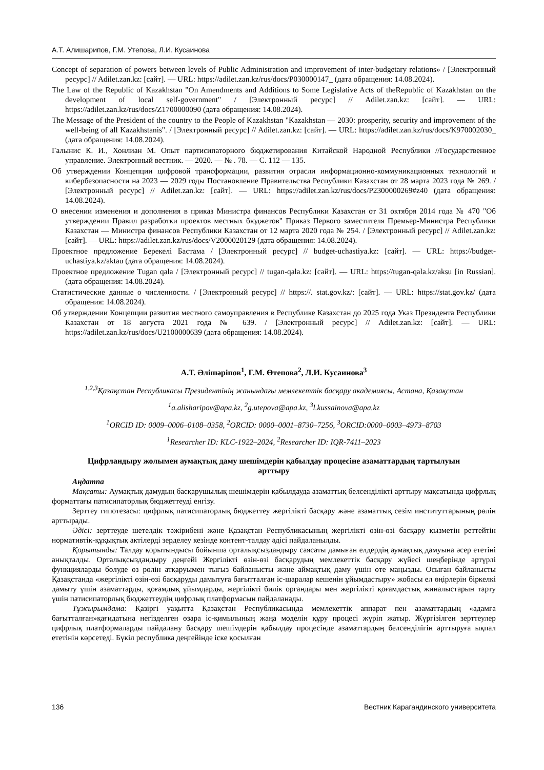А.Т. Алишарипов, Г.М. Утепова, Л.И. Кусаинова
Concept of separation of powers between levels of Public Administration and improvement of inter-budgetary relations» / [Электронный ресурс] // Adilet.zan.kz: [сайт]. — URL: https://adilet.zan.kz/rus/docs/P030000147_ (дата обращения: 14.08.2024).
The Law of the Republic of Kazakhstan "On Amendments and Additions to Some Legislative Acts of theRepublic of Kazakhstan on the development of local self-government" / [Электронный ресурс] // Adilet.zan.kz: [сайт]. — URL: https://adilet.zan.kz/rus/docs/Z1700000090 (дата обращения: 14.08.2024).
The Message of the President of the country to the People of Kazakhstan "Kazakhstan — 2030: prosperity, security and improvement of the well-being of all Kazakhstanis". / [Электронный ресурс] // Adilet.zan.kz: [сайт]. — URL: https://adilet.zan.kz/rus/docs/K970002030_ (дата обращения: 14.08.2024).
Галынис К. И., Хонлиан М. Опыт партисипаторного бюджетирования Китайской Народной Республики //Государственное управление. Электронный вестник. — 2020. — № . 78. — С. 112 — 135.
Об утверждении Концепции цифровой трансформации, развития отрасли информационно-коммуникационных технологий и кибербезопасности на 2023 — 2029 годы Постановление Правительства Республики Казахстан от 28 марта 2023 года № 269. / [Электронный ресурс] // Adilet.zan.kz: [сайт]. — URL: https://adilet.zan.kz/rus/docs/P2300000269#z40 (дата обращения: 14.08.2024).
О внесении изменения и дополнения в приказ Министра финансов Республики Казахстан от 31 октября 2014 года № 470 "Об утверждении Правил разработки проектов местных бюджетов" Приказ Первого заместителя Премьер-Министра Республики Казахстан — Министра финансов Республики Казахстан от 12 марта 2020 года № 254. / [Электронный ресурс] // Adilet.zan.kz: [сайт]. — URL: https://adilet.zan.kz/rus/docs/V2000020129 (дата обращения: 14.08.2024).
Проектное предложение Берекелі Бастама / [Электронный ресурс] // budget-uchastiya.kz: [сайт]. — URL: https://budget-uchastiya.kz/aktau (дата обращения: 14.08.2024).
Проектное предложение Tugan qala / [Электронный ресурс] // tugan-qala.kz: [сайт]. — URL: https://tugan-qala.kz/aksu [in Russian]. (дата обращения: 14.08.2024).
Статистические данные о численности. / [Электронный ресурс] // https://. stat.gov.kz/: [сайт]. — URL: https://stat.gov.kz/ (дата обращения: 14.08.2024).
Об утверждении Концепции развития местного самоуправления в Республике Казахстан до 2025 года Указ Президента Республики Казахстан от 18 августа 2021 года № 639. / [Электронный ресурс] // Adilet.zan.kz: [сайт]. — URL: https://adilet.zan.kz/rus/docs/U2100000639 (дата обращения: 14.08.2024).
А.Т. Әлішәріпов<sup>1</sup>, Г.М. Өтепова<sup>2</sup>, Л.И. Кусаинова<sup>3</sup>
<sup>1,2,3</sup>Қазақстан Республикасы Президентінің жанындағы мемлекеттік басқару академиясы, Астана, Қазақстан
<sup>1</sup> a.alisharipov@apa.kz, <sup>2</sup>g.utepova@apa.kz, <sup>3</sup>l.kussainova@apa.kz
<sup>1</sup> ORCID ID: 0009–0006–0108–0358, <sup>2</sup>ORCID: 0000–0001–8730–7256, <sup>3</sup>ORCID:0000–0003–4973–8703
<sup>1</sup> Researcher ID: KLC-1922–2024, <sup>2</sup>Researcher ID: IQR-7411–2023
Цифрландыру жолымен аумақтық даму шешімдерін қабылдау процесіне азаматтардың тартылуын арттыру
Аңдатпа
Мақсаты: Аумақтық дамудың басқарушылық шешімдерін қабылдауда азаматтық белсенділікті арттыру мақсатында цифрлық форматтағы патисипаторлық бюджеттеуді енгізу.
Зерттеу гипотезасы: цифрлық патисипаторлық бюджеттеу жергілікті басқару және азаматтық сезім институттарының рөлін арттырады.
Әдісі: зерттеуде шетелдік тәжірибені және Қазақстан Республикасының жергілікті өзін-өзі басқару қызметін реттейтін нормативтік-құқықтық актілерді зерделеу кезінде контент-талдау әдісі пайдаланылды.
Қорытынды: Талдау қорытындысы бойынша орталықсыздандыру саясаты дамыған елдердің аумақтық дамуына әсер ететіні анықталды. Орталықсыздандыру деңгейі Жергілікті өзін-өзі басқарудың мемлекеттік басқару жүйесі шеңберінде әртүрлі функцияларды бөлуде өз рөлін атқаруымен тығыз байланысты және аймақтық даму үшін өте маңызды. Осыған байланысты Қазақстанда «жергілікті өзін-өзі басқаруды дамытуға бағытталған іс-шаралар кешенін ұйымдастыру» жобасы ел өңірлерін біркелкі дамыту үшін азаматтарды, қоғамдық ұйымдарды, жергілікті билік органдары мен жергілікті қоғамдастық жиналыстарын тарту үшін патисипаторлық бюджеттеудің цифрлық платформасын пайдаланады.
Тұжырымдама: Қазіргі уақытта Қазақстан Республикасында мемлекеттік аппарат пен азаматтардың «адамға бағытталған»қағидатына негізделген өзара іс-қимылының жаңа моделін құру процесі жүріп жатыр. Жүргізілген зерттеулер цифрлық платформаларды пайдалану басқару шешімдерін қабылдау процесінде азаматтардың белсенділігін арттыруға ықпал ететінін көрсетеді. Бүкіл республика деңгейінде іске қосылған
136 Вестник Карагандинского университета